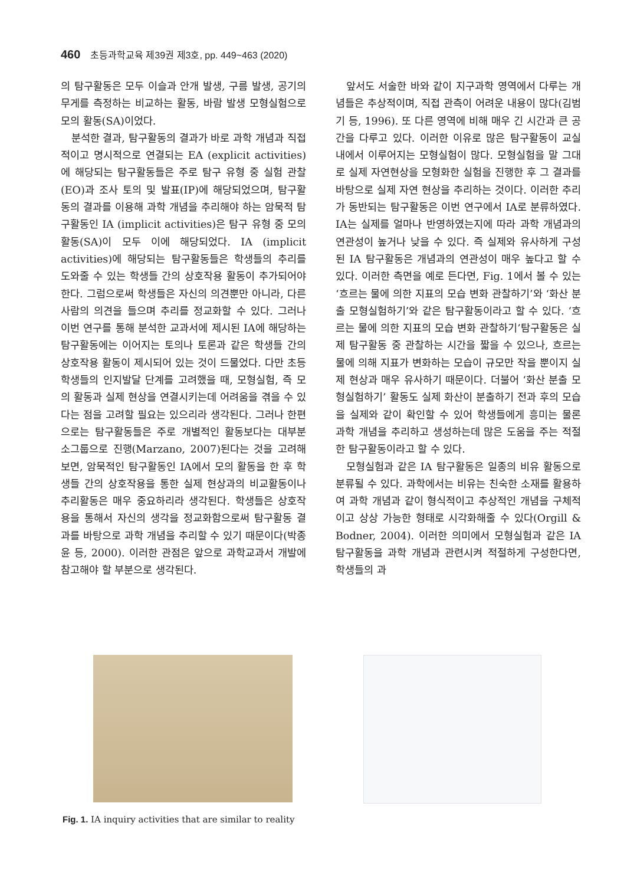460 초등과학교육 제39권 제3호, pp. 449~463 (2020)
의 탐구활동은 모두 이슬과 안개 발생, 구름 발생, 공기의 무게를 측정하는 비교하는 활동, 바람 발생 모형실험으로 모의 활동(SA)이었다.
분석한 결과, 탐구활동의 결과가 바로 과학 개념과 직접적이고 명시적으로 연결되는 EA (explicit activities)에 해당되는 탐구활동들은 주로 탐구 유형 중 실험 관찰(EO)과 조사 토의 및 발표(IP)에 해당되었으며, 탐구활동의 결과를 이용해 과학 개념을 추리해야 하는 암묵적 탐구활동인 IA (implicit activities)은 탐구 유형 중 모의 활동(SA)이 모두 이에 해당되었다. IA (implicit activities)에 해당되는 탐구활동들은 학생들의 추리를 도와줄 수 있는 학생들 간의 상호작용 활동이 추가되어야 한다. 그럼으로써 학생들은 자신의 의견뿐만 아니라, 다른 사람의 의견을 들으며 추리를 정교화할 수 있다. 그러나 이번 연구를 통해 분석한 교과서에 제시된 IA에 해당하는 탐구활동에는 이어지는 토의나 토론과 같은 학생들 간의 상호작용 활동이 제시되어 있는 것이 드물었다. 다만 초등학생들의 인지발달 단계를 고려했을 때, 모형실험, 즉 모의 활동과 실제 현상을 연결시키는데 어려움을 겪을 수 있다는 점을 고려할 필요는 있으리라 생각된다. 그러나 한편으로는 탐구활동들은 주로 개별적인 활동보다는 대부분 소그룹으로 진행(Marzano, 2007)된다는 것을 고려해 보면, 암묵적인 탐구활동인 IA에서 모의 활동을 한 후 학생들 간의 상호작용을 통한 실제 현상과의 비교활동이나 추리활동은 매우 중요하리라 생각된다. 학생들은 상호작용을 통해서 자신의 생각을 정교화함으로써 탐구활동 결과를 바탕으로 과학 개념을 추리할 수 있기 때문이다(박종윤 등, 2000). 이러한 관점은 앞으로 과학교과서 개발에 참고해야 할 부분으로 생각된다.
앞서도 서술한 바와 같이 지구과학 영역에서 다루는 개념들은 추상적이며, 직접 관측이 어려운 내용이 많다(김범기 등, 1996). 또 다른 영역에 비해 매우 긴 시간과 큰 공간을 다루고 있다. 이러한 이유로 많은 탐구활동이 교실 내에서 이루어지는 모형실험이 많다. 모형실험을 말 그대로 실제 자연현상을 모형화한 실험을 진행한 후 그 결과를 바탕으로 실제 자연 현상을 추리하는 것이다. 이러한 추리가 동반되는 탐구활동은 이번 연구에서 IA로 분류하였다. IA는 실제를 얼마나 반영하였는지에 따라 과학 개념과의 연관성이 높거나 낮을 수 있다. 즉 실제와 유사하게 구성된 IA 탐구활동은 개념과의 연관성이 매우 높다고 할 수 있다. 이러한 측면을 예로 든다면, Fig. 1에서 볼 수 있는 ‘흐르는 물에 의한 지표의 모습 변화 관찰하기’와 ‘화산 분출 모형실험하기’와 같은 탐구활동이라고 할 수 있다. ‘흐르는 물에 의한 지표의 모습 변화 관찰하기’탐구활동은 실제 탐구활동 중 관찰하는 시간을 짧을 수 있으나, 흐르는 물에 의해 지표가 변화하는 모습이 규모만 작을 뿐이지 실제 현상과 매우 유사하기 때문이다. 더불어 ‘화산 분출 모형실험하기’ 활동도 실제 화산이 분출하기 전과 후의 모습을 실제와 같이 확인할 수 있어 학생들에게 흥미는 물론 과학 개념을 추리하고 생성하는데 많은 도움을 주는 적절한 탐구활동이라고 할 수 있다.
모형실험과 같은 IA 탐구활동은 일종의 비유 활동으로 분류될 수 있다. 과학에서는 비유는 친숙한 소재를 활용하여 과학 개념과 같이 형식적이고 추상적인 개념을 구체적이고 상상 가능한 형태로 시각화해줄 수 있다(Orgill & Bodner, 2004). 이러한 의미에서 모형실험과 같은 IA 탐구활동을 과학 개념과 관련시켜 적절하게 구성한다면, 학생들의 과
Fig. 1. IA inquiry activities that are similar to reality